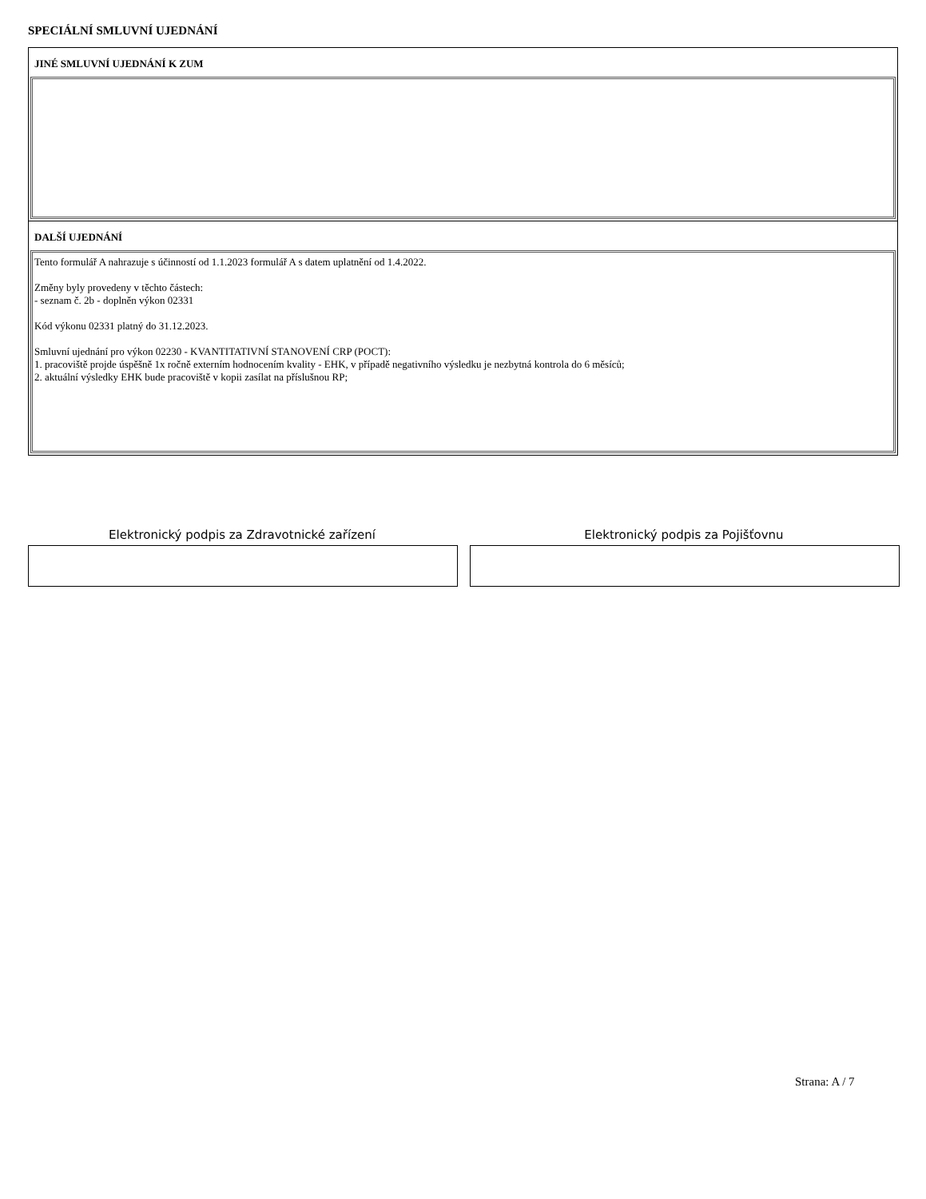SPECIÁLNÍ SMLUVNÍ UJEDNÁNÍ
JINÉ SMLUVNÍ UJEDNÁNÍ K ZUM
DALŠÍ UJEDNÁNÍ
Tento formulář A nahrazuje s účinností od 1.1.2023 formulář A s datem uplatnění od 1.4.2022.
Změny byly provedeny v těchto částech:
- seznam č. 2b - doplněn výkon 02331
Kód výkonu 02331 platný do 31.12.2023.
Smluvní ujednání pro výkon 02230 - KVANTITATIVNÍ STANOVENÍ CRP (POCT):
1. pracoviště projde úspěšně 1x ročně externím hodnocením kvality - EHK, v případě negativního výsledku je nezbytná kontrola do 6 měsíců;
2. aktuální výsledky EHK bude pracoviště v kopii zasílat na příslušnou RP;
Elektronický podpis za Zdravotnické zařízení Elektronický podpis za Pojišťovnu
Strana: A / 7